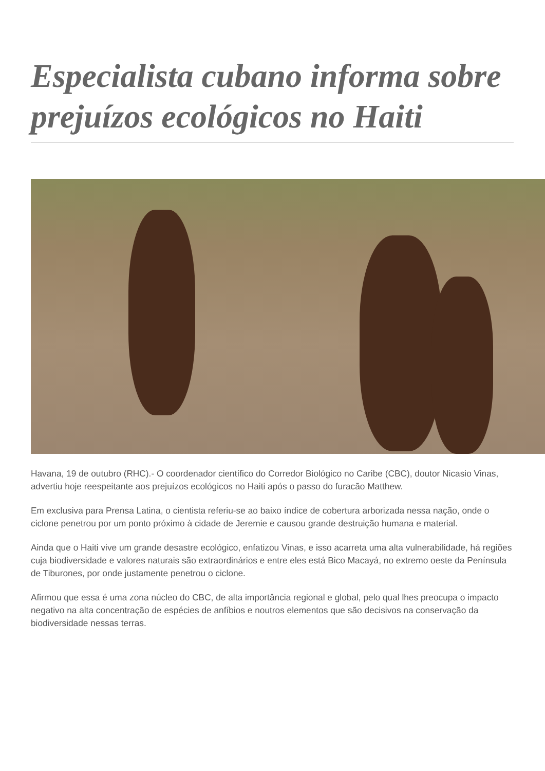Especialista cubano informa sobre prejuízos ecológicos no Haiti
Havana, 19 de outubro (RHC).- O coordenador científico do Corredor Biológico no Caribe (CBC), doutor Nicasio Vinas, advertiu hoje reespeitante aos prejuízos ecológicos no Haiti após o passo do furacão Matthew.
Em exclusiva para Prensa Latina, o cientista referiu-se ao baixo índice de cobertura arborizada nessa nação, onde o ciclone penetrou por um ponto próximo à cidade de Jeremie e causou grande destruição humana e material.
Ainda que o Haiti vive um grande desastre ecológico, enfatizou Vinas, e isso acarreta uma alta vulnerabilidade, há regiões cuja biodiversidade e valores naturais são extraordinários e entre eles está Bico Macayá, no extremo oeste da Península de Tiburones, por onde justamente penetrou o ciclone.
Afirmou que essa é uma zona núcleo do CBC, de alta importância regional e global, pelo qual lhes preocupa o impacto negativo na alta concentração de espécies de anfíbios e noutros elementos que são decisivos na conservação da biodiversidade nessas terras.